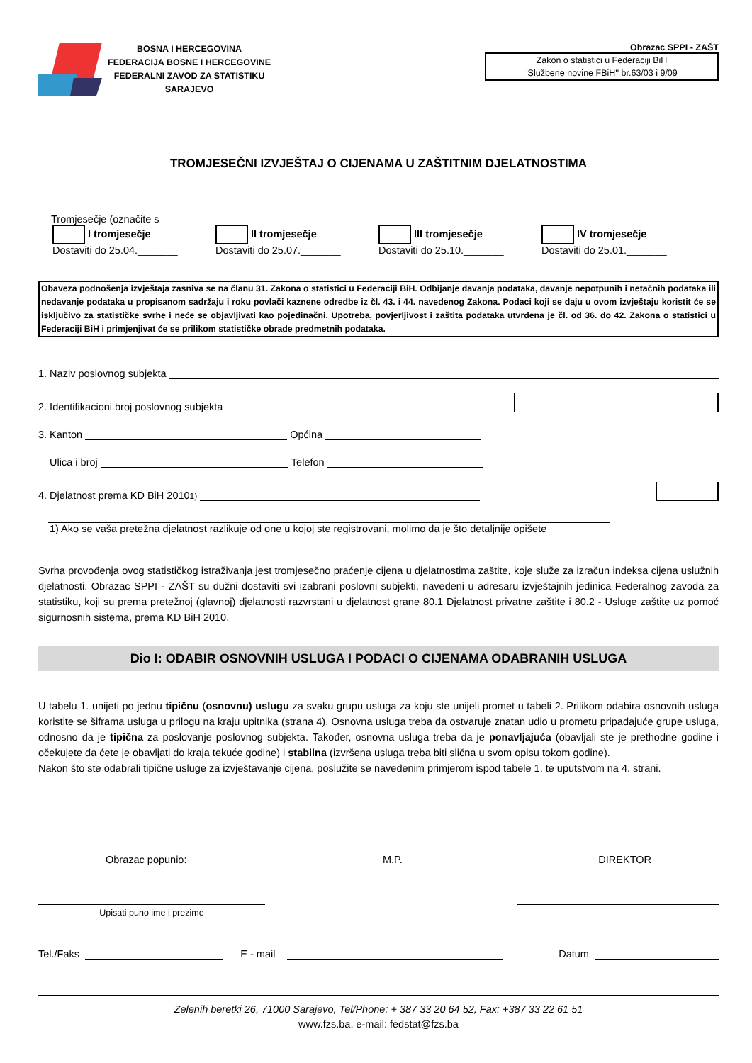BOSNA I HERCEGOVINA
FEDERACIJA BOSNE I HERCEGOVINE
FEDERALNI ZAVOD ZA STATISTIKU
SARAJEVO
Obrazac SPPI - ZAŠT
Zakon o statistici u Federaciji BiH
'Službene novine FBiH'' br.63/03 i 9/09
TROMJESEČNI IZVJEŠTAJ O CIJENAMA U ZAŠTITNIM DJELATNOSTIMA
Tromjesečje (označite s
I tromjesečje
Dostaviti do 25.04._______
II tromjesečje
Dostaviti do 25.07._______
III tromjesečje
Dostaviti do 25.10._______
IV tromjesečje
Dostaviti do 25.01._______
Obaveza podnošenja izvještaja zasniva se na članu 31. Zakona o statistici u Federaciji BiH. Odbijanje davanja podataka, davanje nepotpunih i netačnih podataka ili nedavanje podataka u propisanom sadržaju i roku povlači kaznene odredbe iz čl. 43. i 44. navedenog Zakona. Podaci koji se daju u ovom izvještaju koristit će se isključivo za statističke svrhe i neće se objavljivati kao pojedinačni. Upotreba, povjerljivost i zaštita podataka utvrđena je čl. od 36. do 42. Zakona o statistici u Federaciji BiH i primjenjivat će se prilikom statističke obrade predmetnih podataka.
1. Naziv poslovnog subjekta
2. Identifikacioni broj poslovnog subjekta
3. Kanton
Općina
Ulica i broj
Telefon
4. Djelatnost prema KD BiH 2010 <sup>1)</sup>
1) Ako se vaša pretežna djelatnost razlikuje od one u kojoj ste registrovani, molimo da je što detaljnije opišete
Svrha provođenja ovog statističkog istraživanja jest tromjesečno praćenje cijena u djelatnostima zaštite, koje služe za izračun indeksa cijena uslužnih djelatnosti. Obrazac SPPI - ZAŠT su dužni dostaviti svi izabrani poslovni subjekti, navedeni u adresaru izvještajnih jedinica Federalnog zavoda za statistiku, koji su prema pretežnoj (glavnoj) djelatnosti razvrstani u djelatnost grane 80.1 Djelatnost privatne zaštite i 80.2 - Usluge zaštite uz pomoć sigurnosnih sistema, prema KD BiH 2010.
Dio I: ODABIR OSNOVNIH USLUGA I PODACI O CIJENAMA ODABRANIH USLUGA
U tabelu 1. unijeti po jednu tipičnu (osnovnu) uslugu za svaku grupu usluga za koju ste unijeli promet u tabeli 2. Prilikom odabira osnovnih usluga koristite se šiframa usluga u prilogu na kraju upitnika (strana 4). Osnovna usluga treba da ostvaruje znatan udio u prometu pripadajuće grupe usluga, odnosno da je tipična za poslovanje poslovnog subjekta. Također, osnovna usluga treba da je ponavljajuća (obavljali ste je prethodne godine i očekujete da ćete je obavljati do kraja tekuće godine) i stabilna (izvršena usluga treba biti slična u svom opisu tokom godine).
Nakon što ste odabrali tipične usluge za izvještavanje cijena, poslužite se navedenim primjerom ispod tabele 1. te uputstvom na 4. strani.
Obrazac popunio: M.P. DIREKTOR
Upisati puno ime i prezime
Tel./Faks
E - mail
Datum
Zelenih beretki 26, 71000 Sarajevo, Tel/Phone: + 387 33 20 64 52, Fax: +387 33 22 61 51
www.fzs.ba, e-mail: fedstat@fzs.ba